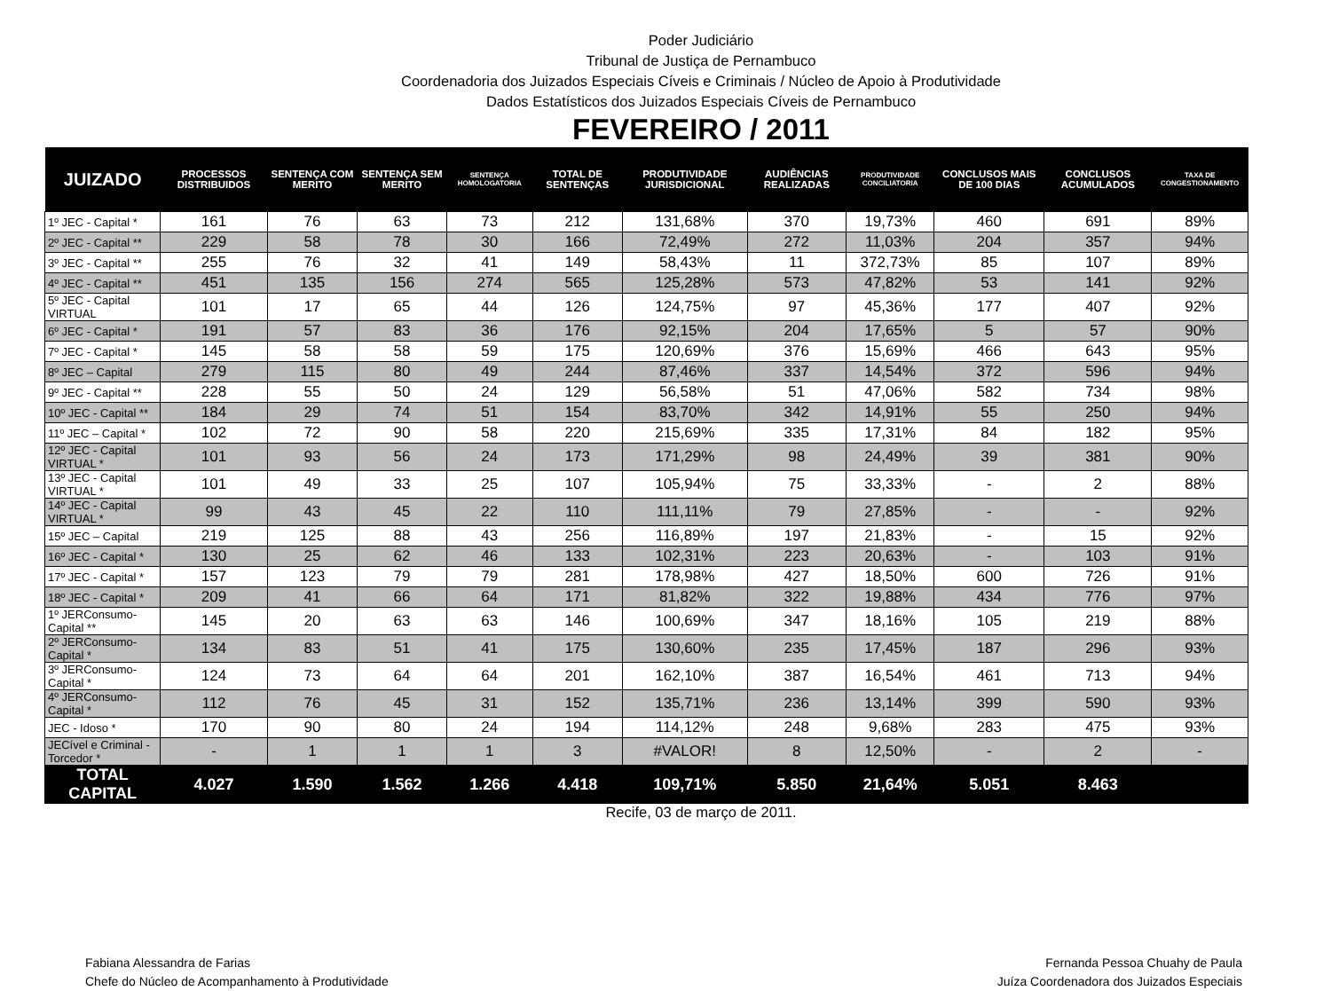Poder Judiciário
Tribunal de Justiça de Pernambuco
Coordenadoria dos Juizados Especiais Cíveis e Criminais / Núcleo de Apoio à Produtividade
Dados Estatísticos dos Juizados Especiais Cíveis de Pernambuco
FEVEREIRO / 2011
| JUIZADO | PROCESSOS DISTRIBUIDOS | SENTENÇA COM MERITO | SENTENÇA SEM MERITO | SENTENÇA HOMOLOGATORIA | TOTAL DE SENTENÇAS | PRODUTIVIDADE JURISDICIONAL | AUDIÊNCIAS REALIZADAS | PRODUTIVIDADE CONCILIATORIA | CONCLUSOS MAIS DE 100 DIAS | CONCLUSOS ACUMULADOS | TAXA DE CONGESTIONAMENTO |
| --- | --- | --- | --- | --- | --- | --- | --- | --- | --- | --- | --- |
| 1º JEC - Capital * | 161 | 76 | 63 | 73 | 212 | 131,68% | 370 | 19,73% | 460 | 691 | 89% |
| 2º JEC - Capital ** | 229 | 58 | 78 | 30 | 166 | 72,49% | 272 | 11,03% | 204 | 357 | 94% |
| 3º JEC - Capital ** | 255 | 76 | 32 | 41 | 149 | 58,43% | 11 | 372,73% | 85 | 107 | 89% |
| 4º JEC - Capital ** | 451 | 135 | 156 | 274 | 565 | 125,28% | 573 | 47,82% | 53 | 141 | 92% |
| 5º JEC - Capital VIRTUAL | 101 | 17 | 65 | 44 | 126 | 124,75% | 97 | 45,36% | 177 | 407 | 92% |
| 6º JEC - Capital * | 191 | 57 | 83 | 36 | 176 | 92,15% | 204 | 17,65% | 5 | 57 | 90% |
| 7º JEC - Capital * | 145 | 58 | 58 | 59 | 175 | 120,69% | 376 | 15,69% | 466 | 643 | 95% |
| 8º JEC – Capital | 279 | 115 | 80 | 49 | 244 | 87,46% | 337 | 14,54% | 372 | 596 | 94% |
| 9º JEC - Capital ** | 228 | 55 | 50 | 24 | 129 | 56,58% | 51 | 47,06% | 582 | 734 | 98% |
| 10º JEC - Capital ** | 184 | 29 | 74 | 51 | 154 | 83,70% | 342 | 14,91% | 55 | 250 | 94% |
| 11º JEC – Capital * | 102 | 72 | 90 | 58 | 220 | 215,69% | 335 | 17,31% | 84 | 182 | 95% |
| 12º JEC - Capital VIRTUAL * | 101 | 93 | 56 | 24 | 173 | 171,29% | 98 | 24,49% | 39 | 381 | 90% |
| 13º JEC - Capital VIRTUAL * | 101 | 49 | 33 | 25 | 107 | 105,94% | 75 | 33,33% | - | 2 | 88% |
| 14º JEC - Capital VIRTUAL * | 99 | 43 | 45 | 22 | 110 | 111,11% | 79 | 27,85% | - | - | 92% |
| 15º JEC – Capital | 219 | 125 | 88 | 43 | 256 | 116,89% | 197 | 21,83% | - | 15 | 92% |
| 16º JEC - Capital * | 130 | 25 | 62 | 46 | 133 | 102,31% | 223 | 20,63% | - | 103 | 91% |
| 17º JEC - Capital * | 157 | 123 | 79 | 79 | 281 | 178,98% | 427 | 18,50% | 600 | 726 | 91% |
| 18º JEC - Capital * | 209 | 41 | 66 | 64 | 171 | 81,82% | 322 | 19,88% | 434 | 776 | 97% |
| 1º JERConsumo-Capital ** | 145 | 20 | 63 | 63 | 146 | 100,69% | 347 | 18,16% | 105 | 219 | 88% |
| 2º JERConsumo-Capital * | 134 | 83 | 51 | 41 | 175 | 130,60% | 235 | 17,45% | 187 | 296 | 93% |
| 3º JERConsumo-Capital * | 124 | 73 | 64 | 64 | 201 | 162,10% | 387 | 16,54% | 461 | 713 | 94% |
| 4º JERConsumo-Capital * | 112 | 76 | 45 | 31 | 152 | 135,71% | 236 | 13,14% | 399 | 590 | 93% |
| JEC - Idoso * | 170 | 90 | 80 | 24 | 194 | 114,12% | 248 | 9,68% | 283 | 475 | 93% |
| JECível e Criminal -Torcedor * | - | 1 | 1 | 1 | 3 | #VALOR! | 8 | 12,50% | - | 2 | - |
| TOTAL CAPITAL | 4.027 | 1.590 | 1.562 | 1.266 | 4.418 | 109,71% | 5.850 | 21,64% | 5.051 | 8.463 | |
Recife, 03 de março de 2011.
Fabiana Alessandra de Farias
Chefe do Núcleo de Acompanhamento à Produtividade
Fernanda Pessoa Chuahy de Paula
Juíza Coordenadora dos Juizados Especiais